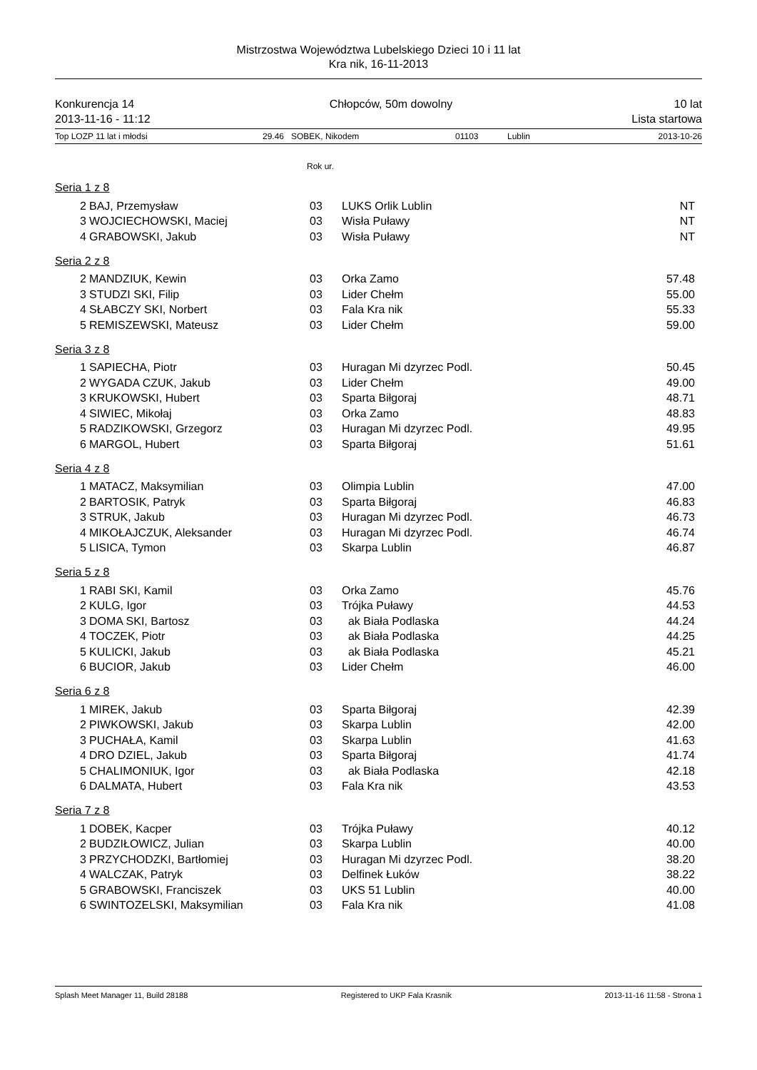Mistrzostwa Województwa Lubelskiego Dzieci 10 i 11 lat
Kra nik, 16-11-2013
Konkurencja 14
2013-11-16 - 11:12
Chłopców, 50m dowolny 10 lat
Lista startowa
Top LOZP 11 lat i młodsi 29.46 SOBEK, Nikodem 01103 Lublin 2013-10-26
Rok ur.
Seria 1 z 8
| 2 | BAJ, Przemysław | 03 | LUKS Orlik Lublin | NT |
| 3 | WOJCIECHOWSKI, Maciej | 03 | Wisła Puławy | NT |
| 4 | GRABOWSKI, Jakub | 03 | Wisła Puławy | NT |
Seria 2 z 8
| 2 | MANDZIUK, Kewin | 03 | Orka Zamo | 57.48 |
| 3 | STUDZI SKI, Filip | 03 | Lider Chełm | 55.00 |
| 4 | SŁABCZY SKI, Norbert | 03 | Fala Kra nik | 55.33 |
| 5 | REMISZEWSKI, Mateusz | 03 | Lider Chełm | 59.00 |
Seria 3 z 8
| 1 | SAPIECHA, Piotr | 03 | Huragan Mi dzyrzec Podl. | 50.45 |
| 2 | WYGADA CZUK, Jakub | 03 | Lider Chełm | 49.00 |
| 3 | KRUKOWSKI, Hubert | 03 | Sparta Biłgoraj | 48.71 |
| 4 | SIWIEC, Mikołaj | 03 | Orka Zamo | 48.83 |
| 5 | RADZIKOWSKI, Grzegorz | 03 | Huragan Mi dzyrzec Podl. | 49.95 |
| 6 | MARGOL, Hubert | 03 | Sparta Biłgoraj | 51.61 |
Seria 4 z 8
| 1 | MATACZ, Maksymilian | 03 | Olimpia Lublin | 47.00 |
| 2 | BARTOSIK, Patryk | 03 | Sparta Biłgoraj | 46.83 |
| 3 | STRUK, Jakub | 03 | Huragan Mi dzyrzec Podl. | 46.73 |
| 4 | MIKOŁAJCZUK, Aleksander | 03 | Huragan Mi dzyrzec Podl. | 46.74 |
| 5 | LISICA, Tymon | 03 | Skarpa Lublin | 46.87 |
Seria 5 z 8
| 1 | RABI SKI, Kamil | 03 | Orka Zamo | 45.76 |
| 2 | KULG, Igor | 03 | Trójka Puławy | 44.53 |
| 3 | DOMA SKI, Bartosz | 03 | ak Biała Podlaska | 44.24 |
| 4 | TOCZEK, Piotr | 03 | ak Biała Podlaska | 44.25 |
| 5 | KULICKI, Jakub | 03 | ak Biała Podlaska | 45.21 |
| 6 | BUCIOR, Jakub | 03 | Lider Chełm | 46.00 |
Seria 6 z 8
| 1 | MIREK, Jakub | 03 | Sparta Biłgoraj | 42.39 |
| 2 | PIWKOWSKI, Jakub | 03 | Skarpa Lublin | 42.00 |
| 3 | PUCHAŁA, Kamil | 03 | Skarpa Lublin | 41.63 |
| 4 | DRO DZIEL, Jakub | 03 | Sparta Biłgoraj | 41.74 |
| 5 | CHALIMONIUK, Igor | 03 | ak Biała Podlaska | 42.18 |
| 6 | DALMATA, Hubert | 03 | Fala Kra nik | 43.53 |
Seria 7 z 8
| 1 | DOBEK, Kacper | 03 | Trójka Puławy | 40.12 |
| 2 | BUDZIŁOWICZ, Julian | 03 | Skarpa Lublin | 40.00 |
| 3 | PRZYCHODZKI, Bartłomiej | 03 | Huragan Mi dzyrzec Podl. | 38.20 |
| 4 | WALCZAK, Patryk | 03 | Delfinek Łuków | 38.22 |
| 5 | GRABOWSKI, Franciszek | 03 | UKS 51 Lublin | 40.00 |
| 6 | SWINTOZELSKI, Maksymilian | 03 | Fala Kra nik | 41.08 |
Splash Meet Manager 11, Build 28188 Registered to UKP Fala Krasnik 2013-11-16 11:58 - Strona 1